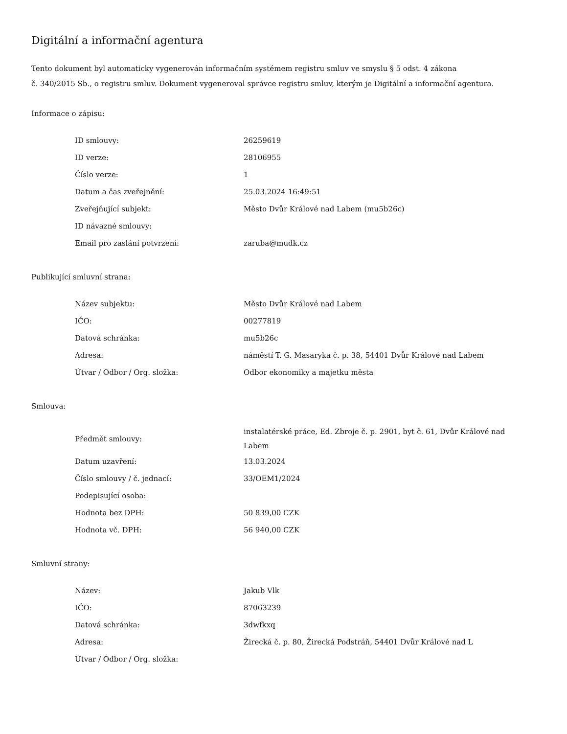Digitální a informační agentura
Tento dokument byl automaticky vygenerován informačním systémem registru smluv ve smyslu § 5 odst. 4 zákona
č. 340/2015 Sb., o registru smluv. Dokument vygeneroval správce registru smluv, kterým je Digitální a informační agentura.
Informace o zápisu:
| ID smlouvy: | 26259619 |
| ID verze: | 28106955 |
| Číslo verze: | 1 |
| Datum a čas zveřejnění: | 25.03.2024 16:49:51 |
| Zveřejňující subjekt: | Město Dvůr Králové nad Labem (mu5b26c) |
| ID návazné smlouvy: | |
| Email pro zaslání potvrzení: | zaruba@mudk.cz |
Publikující smluvní strana:
| Název subjektu: | Město Dvůr Králové nad Labem |
| IČO: | 00277819 |
| Datová schránka: | mu5b26c |
| Adresa: | náměstí T. G. Masaryka č. p. 38, 54401 Dvůr Králové nad Labem |
| Útvar / Odbor / Org. složka: | Odbor ekonomiky a majetku města |
Smlouva:
| Předmět smlouvy: | instalatérské práce, Ed. Zbroje č. p. 2901, byt č. 61, Dvůr Králové nad Labem |
| Datum uzavření: | 13.03.2024 |
| Číslo smlouvy / č. jednací: | 33/OEM1/2024 |
| Podepisující osoba: | |
| Hodnota bez DPH: | 50 839,00 CZK |
| Hodnota vč. DPH: | 56 940,00 CZK |
Smluvní strany:
| Název: | Jakub Vlk |
| IČO: | 87063239 |
| Datová schránka: | 3dwfkxq |
| Adresa: | Žirecká č. p. 80, Žirecká Podstráň, 54401 Dvůr Králové nad L |
| Útvar / Odbor / Org. složka: | |